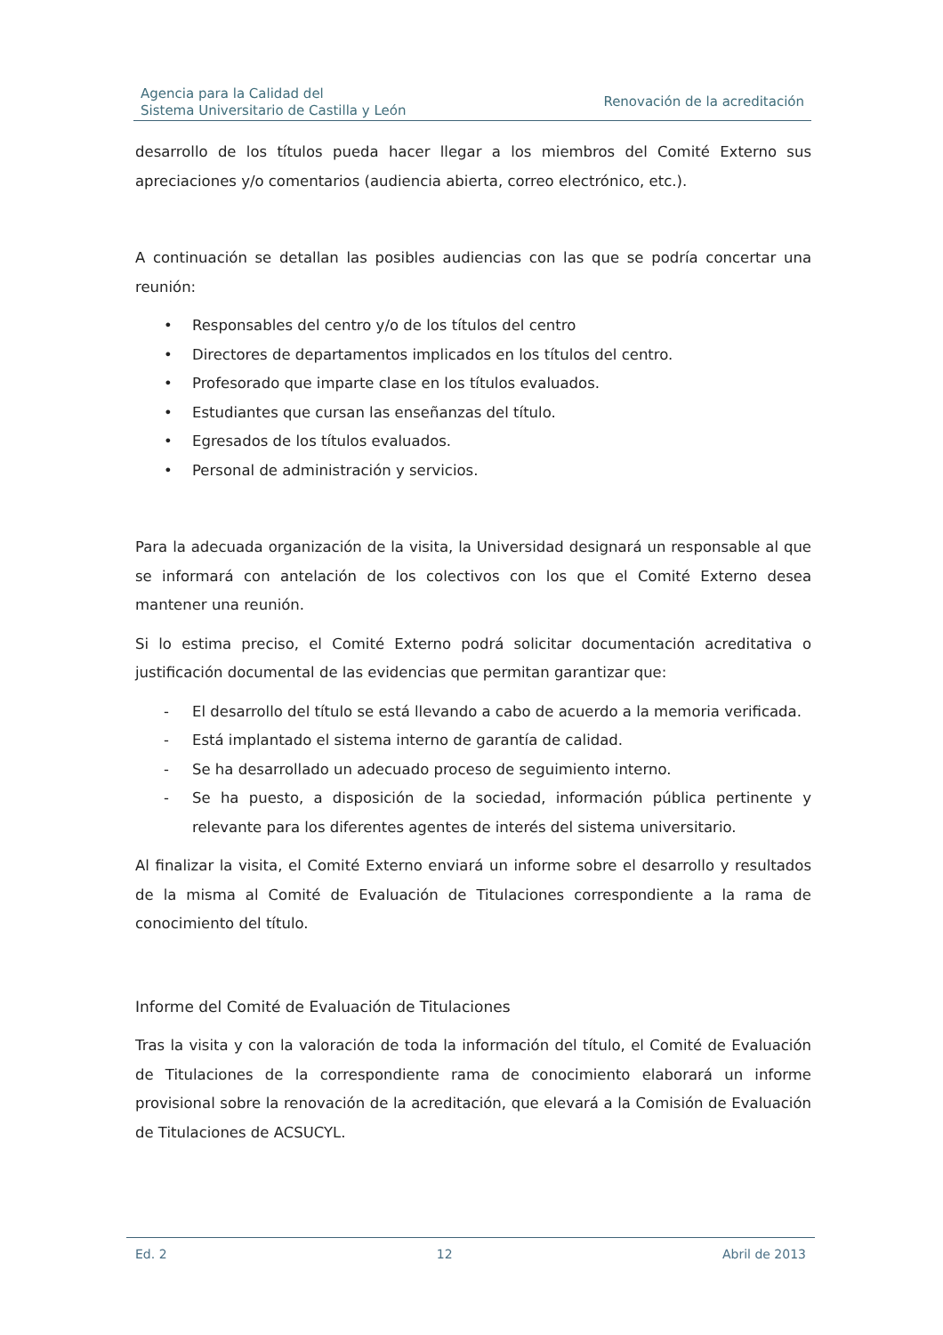Agencia para la Calidad del
Sistema Universitario de Castilla y León
Renovación de la acreditación
desarrollo de los títulos pueda hacer llegar a los miembros del Comité Externo sus apreciaciones y/o comentarios (audiencia abierta, correo electrónico, etc.).
A continuación se detallan las posibles audiencias con las que se podría concertar una reunión:
• Responsables del centro y/o de los títulos del centro
• Directores de departamentos implicados en los títulos del centro.
• Profesorado que imparte clase en los títulos evaluados.
• Estudiantes que cursan las enseñanzas del título.
• Egresados de los títulos evaluados.
• Personal de administración y servicios.
Para la adecuada organización de la visita, la Universidad designará un responsable al que se informará con antelación de los colectivos con los que el Comité Externo desea mantener una reunión.
Si lo estima preciso, el Comité Externo podrá solicitar documentación acreditativa o justificación documental de las evidencias que permitan garantizar que:
- El desarrollo del título se está llevando a cabo de acuerdo a la memoria verificada.
- Está implantado el sistema interno de garantía de calidad.
- Se ha desarrollado un adecuado proceso de seguimiento interno.
- Se ha puesto, a disposición de la sociedad, información pública pertinente y relevante para los diferentes agentes de interés del sistema universitario.
Al finalizar la visita, el Comité Externo enviará un informe sobre el desarrollo y resultados de la misma al Comité de Evaluación de Titulaciones correspondiente a la rama de conocimiento del título.
Informe del Comité de Evaluación de Titulaciones
Tras la visita y con la valoración de toda la información del título, el Comité de Evaluación de Titulaciones de la correspondiente rama de conocimiento elaborará un informe provisional sobre la renovación de la acreditación, que elevará a la Comisión de Evaluación de Titulaciones de ACSUCYL.
Ed. 2 12 Abril de 2013